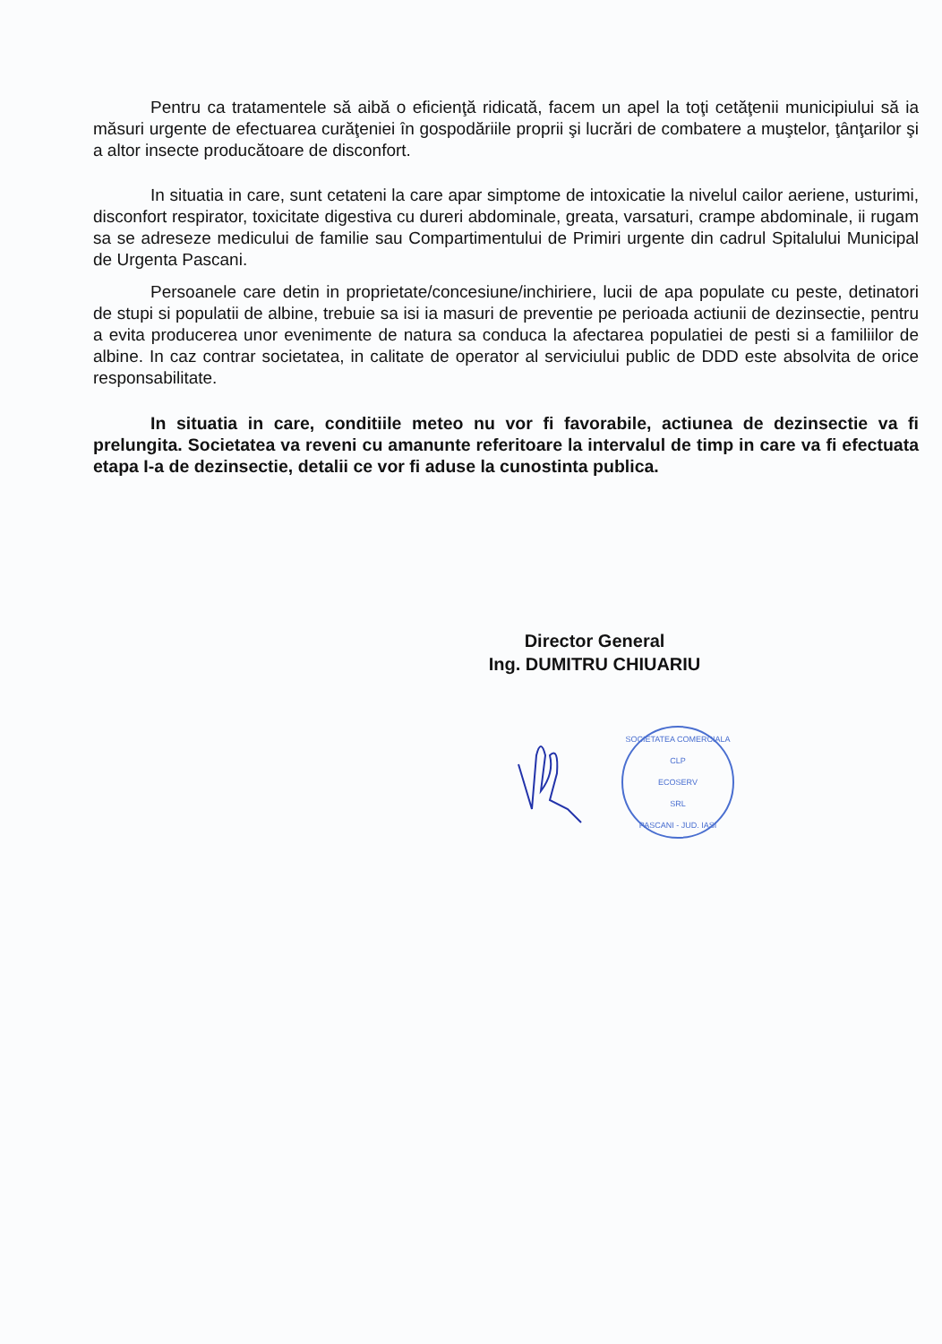Pentru ca tratamentele să aibă o eficienţă ridicată, facem un apel la toţi cetăţenii municipiului să ia măsuri urgente de efectuarea curăţeniei în gospodăriile proprii şi lucrări de combatere a muştelor, ţânţarilor şi a altor insecte producătoare de disconfort.
In situatia in care, sunt cetateni la care apar simptome de intoxicatie la nivelul cailor aeriene, usturimi, disconfort respirator, toxicitate digestiva cu dureri abdominale, greata, varsaturi, crampe abdominale, ii rugam sa se adreseze medicului de familie sau Compartimentului de Primiri urgente din cadrul Spitalului Municipal de Urgenta Pascani.
Persoanele care detin in proprietate/concesiune/inchiriere, lucii de apa populate cu peste, detinatori de stupi si populatii de albine, trebuie sa isi ia masuri de preventie pe perioada actiunii de dezinsectie, pentru a evita producerea unor evenimente de natura sa conduca la afectarea populatiei de pesti si a familiilor de albine. In caz contrar societatea, in calitate de operator al serviciului public de DDD este absolvita de orice responsabilitate.
In situatia in care, conditiile meteo nu vor fi favorabile, actiunea de dezinsectie va fi prelungita. Societatea va reveni cu amanunte referitoare la intervalul de timp in care va fi efectuata etapa I-a de dezinsectie, detalii ce vor fi aduse la cunostinta publica.
Director General
Ing. DUMITRU CHIUARIU
SOCIETATEA COMERCIALA
CLP
ECOSERV
SRL
PASCANI - JUD. IASI